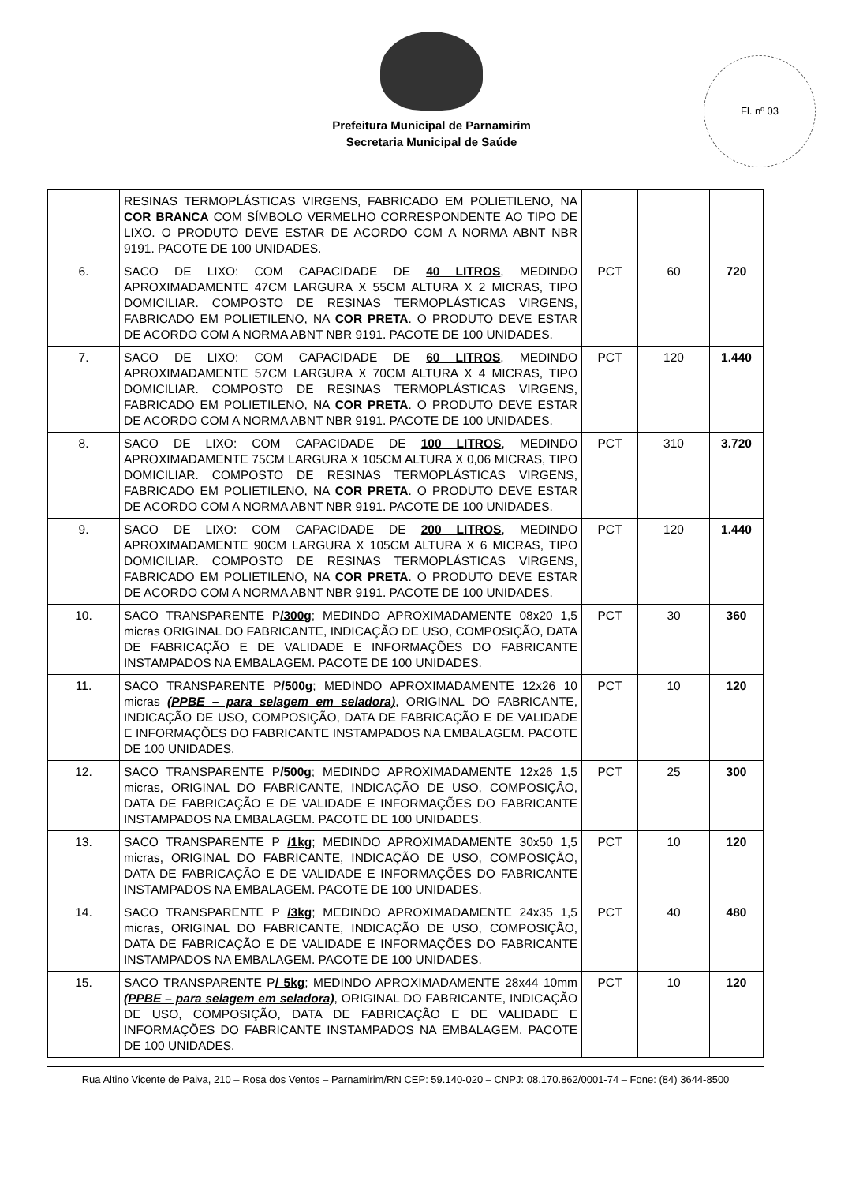Prefeitura Municipal de Parnamirim
Secretaria Municipal de Saúde
Fl. nº 03
| | RESINAS TERMOPLÁSTICAS VIRGENS, FABRICADO EM POLIETILENO, NA COR BRANCA COM SÍMBOLO VERMELHO CORRESPONDENTE AO TIPO DE LIXO. O PRODUTO DEVE ESTAR DE ACORDO COM A NORMA ABNT NBR 9191. PACOTE DE 100 UNIDADES. | | | |
| 6. | SACO DE LIXO: COM CAPACIDADE DE 40 LITROS , MEDINDO APROXIMADAMENTE 47CM LARGURA X 55CM ALTURA X 2 MICRAS, TIPO DOMICILIAR. COMPOSTO DE RESINAS TERMOPLÁSTICAS VIRGENS, FABRICADO EM POLIETILENO, NA COR PRETA . O PRODUTO DEVE ESTAR DE ACORDO COM A NORMA ABNT NBR 9191. PACOTE DE 100 UNIDADES. | PCT | 60 | 720 |
| 7. | SACO DE LIXO: COM CAPACIDADE DE 60 LITROS , MEDINDO APROXIMADAMENTE 57CM LARGURA X 70CM ALTURA X 4 MICRAS, TIPO DOMICILIAR. COMPOSTO DE RESINAS TERMOPLÁSTICAS VIRGENS, FABRICADO EM POLIETILENO, NA COR PRETA . O PRODUTO DEVE ESTAR DE ACORDO COM A NORMA ABNT NBR 9191. PACOTE DE 100 UNIDADES. | PCT | 120 | 1.440 |
| 8. | SACO DE LIXO: COM CAPACIDADE DE 100 LITROS , MEDINDO APROXIMADAMENTE 75CM LARGURA X 105CM ALTURA X 0,06 MICRAS, TIPO DOMICILIAR. COMPOSTO DE RESINAS TERMOPLÁSTICAS VIRGENS, FABRICADO EM POLIETILENO, NA COR PRETA . O PRODUTO DEVE ESTAR DE ACORDO COM A NORMA ABNT NBR 9191. PACOTE DE 100 UNIDADES. | PCT | 310 | 3.720 |
| 9. | SACO DE LIXO: COM CAPACIDADE DE 200 LITROS , MEDINDO APROXIMADAMENTE 90CM LARGURA X 105CM ALTURA X 6 MICRAS, TIPO DOMICILIAR. COMPOSTO DE RESINAS TERMOPLÁSTICAS VIRGENS, FABRICADO EM POLIETILENO, NA COR PRETA . O PRODUTO DEVE ESTAR DE ACORDO COM A NORMA ABNT NBR 9191. PACOTE DE 100 UNIDADES. | PCT | 120 | 1.440 |
| 10. | SACO TRANSPARENTE P /300g ; MEDINDO APROXIMADAMENTE 08x20 1,5 micras ORIGINAL DO FABRICANTE, INDICAÇÃO DE USO, COMPOSIÇÃO, DATA DE FABRICAÇÃO E DE VALIDADE E INFORMAÇÕES DO FABRICANTE INSTAMPADOS NA EMBALAGEM. PACOTE DE 100 UNIDADES. | PCT | 30 | 360 |
| 11. | SACO TRANSPARENTE P /500g ; MEDINDO APROXIMADAMENTE 12x26 10 micras (PPBE – para selagem em seladora) , ORIGINAL DO FABRICANTE, INDICAÇÃO DE USO, COMPOSIÇÃO, DATA DE FABRICAÇÃO E DE VALIDADE E INFORMAÇÕES DO FABRICANTE INSTAMPADOS NA EMBALAGEM. PACOTE DE 100 UNIDADES. | PCT | 10 | 120 |
| 12. | SACO TRANSPARENTE P /500g ; MEDINDO APROXIMADAMENTE 12x26 1,5 micras, ORIGINAL DO FABRICANTE, INDICAÇÃO DE USO, COMPOSIÇÃO, DATA DE FABRICAÇÃO E DE VALIDADE E INFORMAÇÕES DO FABRICANTE INSTAMPADOS NA EMBALAGEM. PACOTE DE 100 UNIDADES. | PCT | 25 | 300 |
| 13. | SACO TRANSPARENTE P /1kg ; MEDINDO APROXIMADAMENTE 30x50 1,5 micras, ORIGINAL DO FABRICANTE, INDICAÇÃO DE USO, COMPOSIÇÃO, DATA DE FABRICAÇÃO E DE VALIDADE E INFORMAÇÕES DO FABRICANTE INSTAMPADOS NA EMBALAGEM. PACOTE DE 100 UNIDADES. | PCT | 10 | 120 |
| 14. | SACO TRANSPARENTE P /3kg ; MEDINDO APROXIMADAMENTE 24x35 1,5 micras, ORIGINAL DO FABRICANTE, INDICAÇÃO DE USO, COMPOSIÇÃO, DATA DE FABRICAÇÃO E DE VALIDADE E INFORMAÇÕES DO FABRICANTE INSTAMPADOS NA EMBALAGEM. PACOTE DE 100 UNIDADES. | PCT | 40 | 480 |
| 15. | SACO TRANSPARENTE P / 5kg ; MEDINDO APROXIMADAMENTE 28x44 10mm (PPBE – para selagem em seladora) , ORIGINAL DO FABRICANTE, INDICAÇÃO DE USO, COMPOSIÇÃO, DATA DE FABRICAÇÃO E DE VALIDADE E INFORMAÇÕES DO FABRICANTE INSTAMPADOS NA EMBALAGEM. PACOTE DE 100 UNIDADES. | PCT | 10 | 120 |
Rua Altino Vicente de Paiva, 210 – Rosa dos Ventos – Parnamirim/RN CEP: 59.140-020 – CNPJ: 08.170.862/0001-74 – Fone: (84) 3644-8500